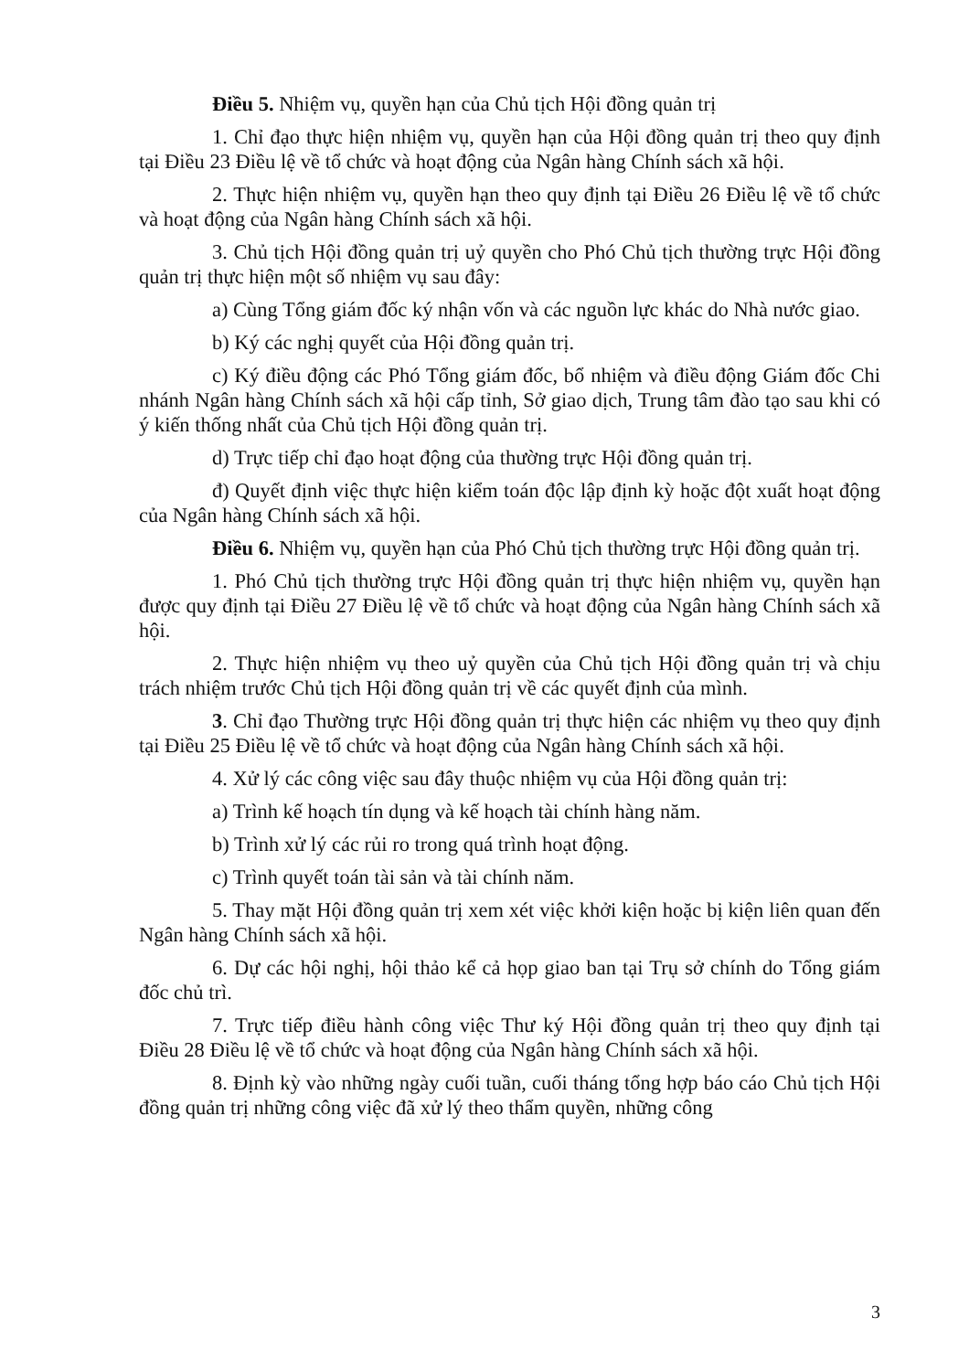Điều 5. Nhiệm vụ, quyền hạn của Chủ tịch Hội đồng quản trị
1. Chỉ đạo thực hiện nhiệm vụ, quyền hạn của Hội đồng quản trị theo quy định tại Điều 23 Điều lệ về tổ chức và hoạt động của Ngân hàng Chính sách xã hội.
2. Thực hiện nhiệm vụ, quyền hạn theo quy định tại Điều 26 Điều lệ về tổ chức và hoạt động của Ngân hàng Chính sách xã hội.
3. Chủ tịch Hội đồng quản trị uỷ quyền cho Phó Chủ tịch thường trực Hội đồng quản trị thực hiện một số nhiệm vụ sau đây:
a) Cùng Tổng giám đốc ký nhận vốn và các nguồn lực khác do Nhà nước giao.
b) Ký các nghị quyết của Hội đồng quản trị.
c) Ký điều động các Phó Tổng giám đốc, bổ nhiệm và điều động Giám đốc Chi nhánh Ngân hàng Chính sách xã hội cấp tỉnh, Sở giao dịch, Trung tâm đào tạo sau khi có ý kiến thống nhất của Chủ tịch Hội đồng quản trị.
d) Trực tiếp chỉ đạo hoạt động của thường trực Hội đồng quản trị.
đ) Quyết định việc thực hiện kiểm toán độc lập định kỳ hoặc đột xuất hoạt động của Ngân hàng Chính sách xã hội.
Điều 6. Nhiệm vụ, quyền hạn của Phó Chủ tịch thường trực Hội đồng quản trị.
1. Phó Chủ tịch thường trực Hội đồng quản trị thực hiện nhiệm vụ, quyền hạn được quy định tại Điều 27 Điều lệ về tổ chức và hoạt động của Ngân hàng Chính sách xã hội.
2. Thực hiện nhiệm vụ theo uỷ quyền của Chủ tịch Hội đồng quản trị và chịu trách nhiệm trước Chủ tịch Hội đồng quản trị về các quyết định của mình.
3. Chỉ đạo Thường trực Hội đồng quản trị thực hiện các nhiệm vụ theo quy định tại Điều 25 Điều lệ về tổ chức và hoạt động của Ngân hàng Chính sách xã hội.
4. Xử lý các công việc sau đây thuộc nhiệm vụ của Hội đồng quản trị:
a) Trình kế hoạch tín dụng và kế hoạch tài chính hàng năm.
b) Trình xử lý các rủi ro trong quá trình hoạt động.
c) Trình quyết toán tài sản và tài chính năm.
5. Thay mặt Hội đồng quản trị xem xét việc khởi kiện hoặc bị kiện liên quan đến Ngân hàng Chính sách xã hội.
6. Dự các hội nghị, hội thảo kể cả họp giao ban tại Trụ sở chính do Tổng giám đốc chủ trì.
7. Trực tiếp điều hành công việc Thư ký Hội đồng quản trị theo quy định tại Điều 28 Điều lệ về tổ chức và hoạt động của Ngân hàng Chính sách xã hội.
8. Định kỳ vào những ngày cuối tuần, cuối tháng tổng hợp báo cáo Chủ tịch Hội đồng quản trị những công việc đã xử lý theo thẩm quyền, những công
3